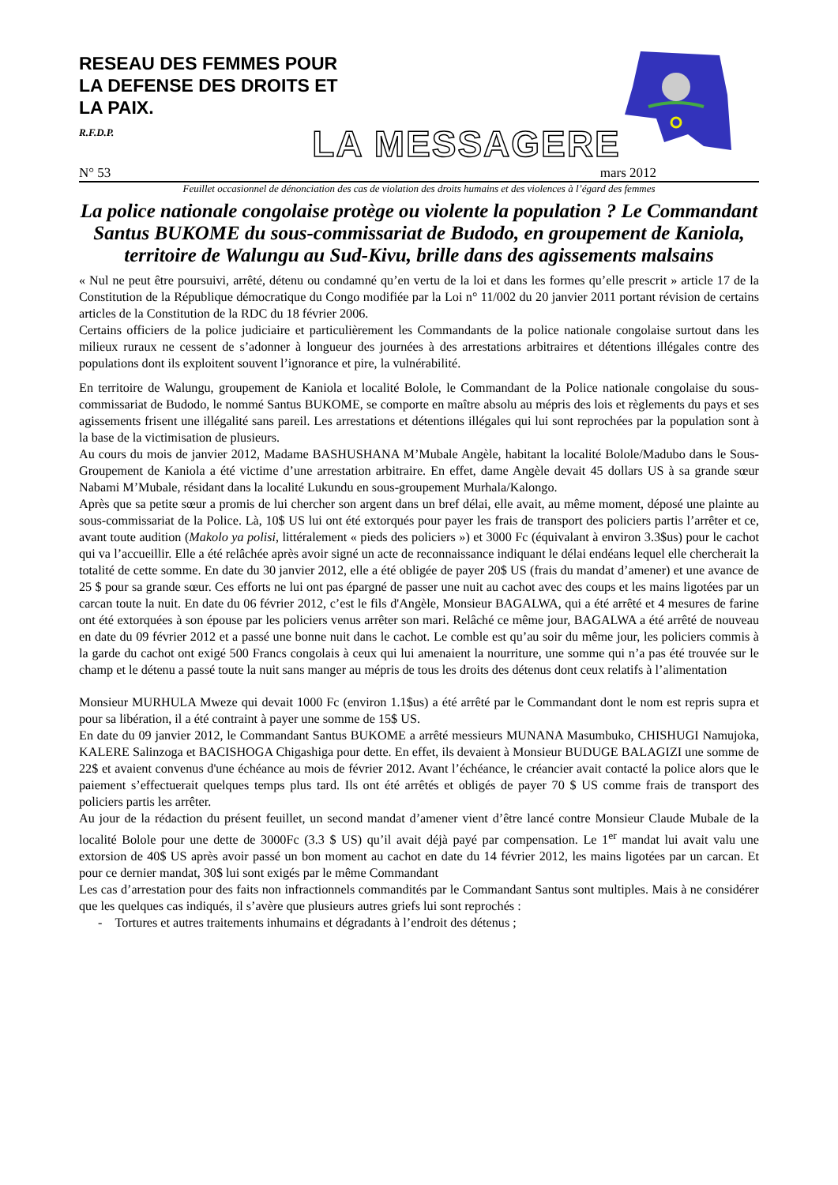RESEAU DES FEMMES POUR
LA DEFENSE DES DROITS ET
LA PAIX.
R.F.D.P.
LA MESSAGERE
N° 53 mars 2012
Feuillet occasionnel de dénonciation des cas de violation des droits humains et des violences à l’égard des femmes
La police nationale congolaise protège ou violente la population ? Le Commandant Santus BUKOME du sous-commissariat de Budodo, en groupement de Kaniola, territoire de Walungu au Sud-Kivu, brille dans des agissements malsains
« Nul ne peut être poursuivi, arrêté, détenu ou condamné qu’en vertu de la loi et dans les formes qu’elle prescrit » article 17 de la Constitution de la République démocratique du Congo modifiée par la Loi n° 11/002 du 20 janvier 2011 portant révision de certains articles de la Constitution de la RDC du 18 février 2006.
Certains officiers de la police judiciaire et particulièrement les Commandants de la police nationale congolaise surtout dans les milieux ruraux ne cessent de s’adonner à longueur des journées à des arrestations arbitraires et détentions illégales contre des populations dont ils exploitent souvent l’ignorance et pire, la vulnérabilité.
En territoire de Walungu, groupement de Kaniola et localité Bolole, le Commandant de la Police nationale congolaise du sous-commissariat de Budodo, le nommé Santus BUKOME, se comporte en maître absolu au mépris des lois et règlements du pays et ses agissements frisent une illégalité sans pareil. Les arrestations et détentions illégales qui lui sont reprochées par la population sont à la base de la victimisation de plusieurs.
Au cours du mois de janvier 2012, Madame BASHUSHANA M’Mubale Angèle, habitant la localité Bolole/Madubo dans le Sous-Groupement de Kaniola a été victime d’une arrestation arbitraire. En effet, dame Angèle devait 45 dollars US à sa grande sœur Nabami M’Mubale, résidant dans la localité Lukundu en sous-groupement Murhala/Kalongo.
Après que sa petite sœur a promis de lui chercher son argent dans un bref délai, elle avait, au même moment, déposé une plainte au sous-commissariat de la Police. Là, 10$ US lui ont été extorqués pour payer les frais de transport des policiers partis l’arrêter et ce, avant toute audition (Makolo ya polisi, littéralement « pieds des policiers ») et 3000 Fc (équivalant à environ 3.3$us) pour le cachot qui va l’accueillir. Elle a été relâchée après avoir signé un acte de reconnaissance indiquant le délai endéans lequel elle chercherait la totalité de cette somme. En date du 30 janvier 2012, elle a été obligée de payer 20$ US (frais du mandat d’amener) et une avance de 25 $ pour sa grande sœur. Ces efforts ne lui ont pas épargné de passer une nuit au cachot avec des coups et les mains ligotées par un carcan toute la nuit. En date du 06 février 2012, c’est le fils d'Angèle, Monsieur BAGALWA, qui a été arrêté et 4 mesures de farine ont été extorquées à son épouse par les policiers venus arrêter son mari. Relâché ce même jour, BAGALWA a été arrêté de nouveau en date du 09 février 2012 et a passé une bonne nuit dans le cachot. Le comble est qu’au soir du même jour, les policiers commis à la garde du cachot ont exigé 500 Francs congolais à ceux qui lui amenaient la nourriture, une somme qui n’a pas été trouvée sur le champ et le détenu a passé toute la nuit sans manger au mépris de tous les droits des détenus dont ceux relatifs à l’alimentation
Monsieur MURHULA Mweze qui devait 1000 Fc (environ 1.1$us) a été arrêté par le Commandant dont le nom est repris supra et pour sa libération, il a été contraint à payer une somme de 15$ US.
En date du 09 janvier 2012, le Commandant Santus BUKOME a arrêté messieurs MUNANA Masumbuko, CHISHUGI Namujoka, KALERE Salinzoga et BACISHOGA Chigashiga pour dette. En effet, ils devaient à Monsieur BUDUGE BALAGIZI une somme de 22$ et avaient convenus d'une échéance au mois de février 2012. Avant l’échéance, le créancier avait contacté la police alors que le paiement s’effectuerait quelques temps plus tard. Ils ont été arrêtés et obligés de payer 70 $ US comme frais de transport des policiers partis les arrêter.
Au jour de la rédaction du présent feuillet, un second mandat d’amener vient d’être lancé contre Monsieur Claude Mubale de la localité Bolole pour une dette de 3000Fc (3.3 $ US) qu’il avait déjà payé par compensation. Le 1<sup>er</sup> mandat lui avait valu une extorsion de 40$ US après avoir passé un bon moment au cachot en date du 14 février 2012, les mains ligotées par un carcan. Et pour ce dernier mandat, 30$ lui sont exigés par le même Commandant
Les cas d’arrestation pour des faits non infractionnels commandités par le Commandant Santus sont multiples. Mais à ne considérer que les quelques cas indiqués, il s’avère que plusieurs autres griefs lui sont reprochés :
- Tortures et autres traitements inhumains et dégradants à l’endroit des détenus ;